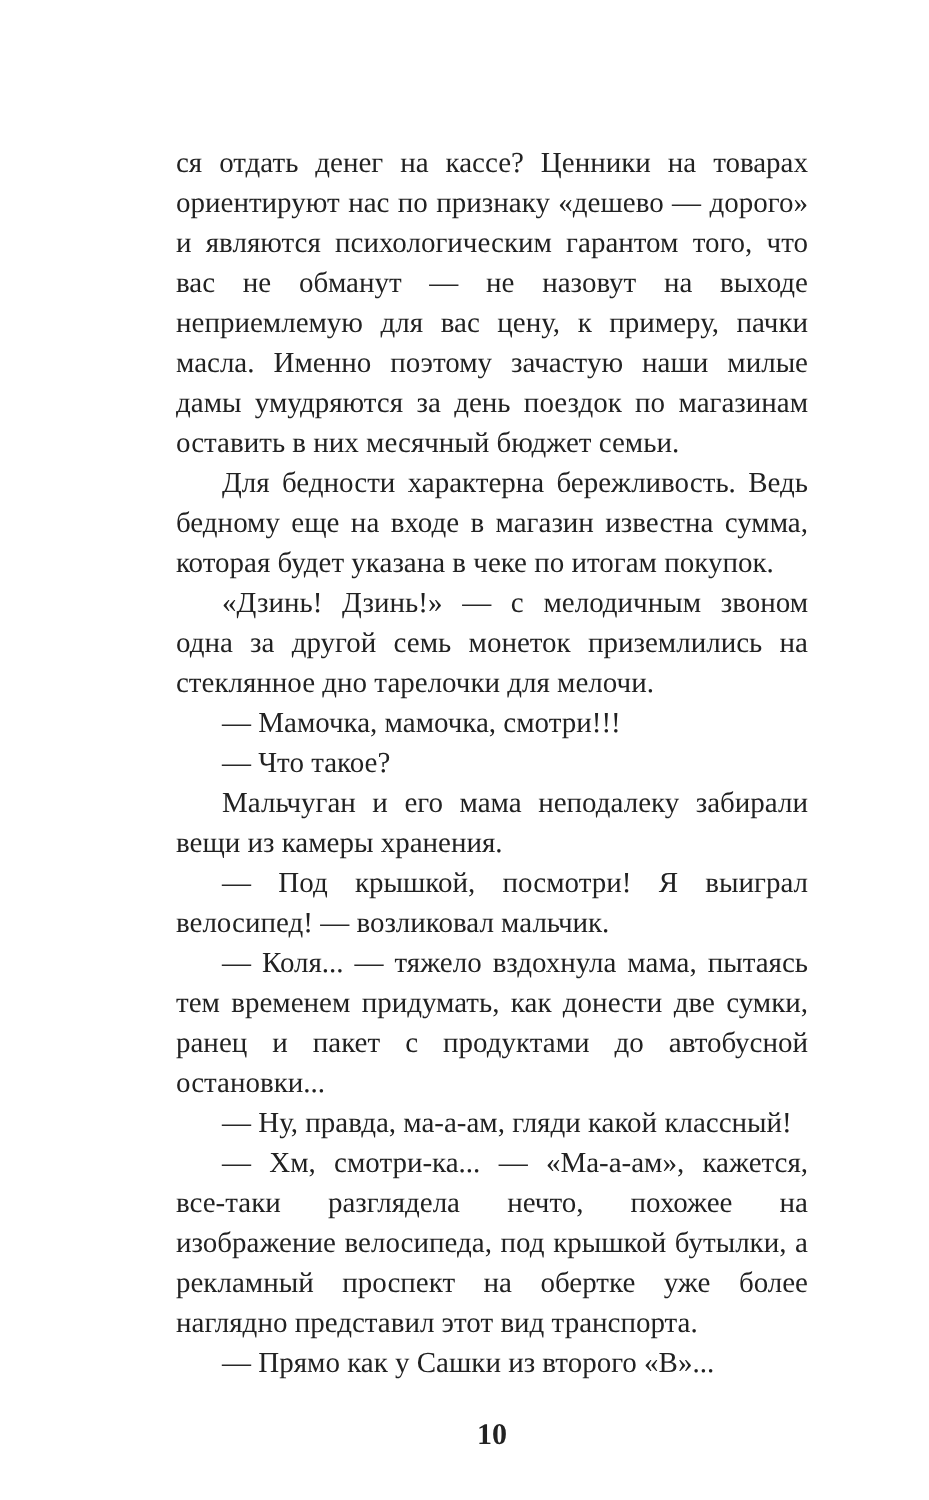ся отдать денег на кассе? Ценники на товарах ориентируют нас по признаку «дешево — дорого» и являются психологическим гарантом того, что вас не обманут — не назовут на выходе неприемлемую для вас цену, к примеру, пачки масла. Именно поэтому зачастую наши милые дамы умудряются за день поездок по магазинам оставить в них месячный бюджет семьи.
Для бедности характерна бережливость. Ведь бедному еще на входе в магазин известна сумма, которая будет указана в чеке по итогам покупок.
«Дзинь! Дзинь!» — с мелодичным звоном одна за другой семь монеток приземлились на стеклянное дно тарелочки для мелочи.
— Мамочка, мамочка, смотри!!!
— Что такое?
Мальчуган и его мама неподалеку забирали вещи из камеры хранения.
— Под крышкой, посмотри! Я выиграл велосипед! — возликовал мальчик.
— Коля... — тяжело вздохнула мама, пытаясь тем временем придумать, как донести две сумки, ранец и пакет с продуктами до автобусной остановки...
— Ну, правда, ма-а-ам, гляди какой классный!
— Хм, смотри-ка... — «Ма-а-ам», кажется, все-таки разглядела нечто, похожее на изображение велосипеда, под крышкой бутылки, а рекламный проспект на обертке уже более наглядно представил этот вид транспорта.
— Прямо как у Сашки из второго «В»...
10